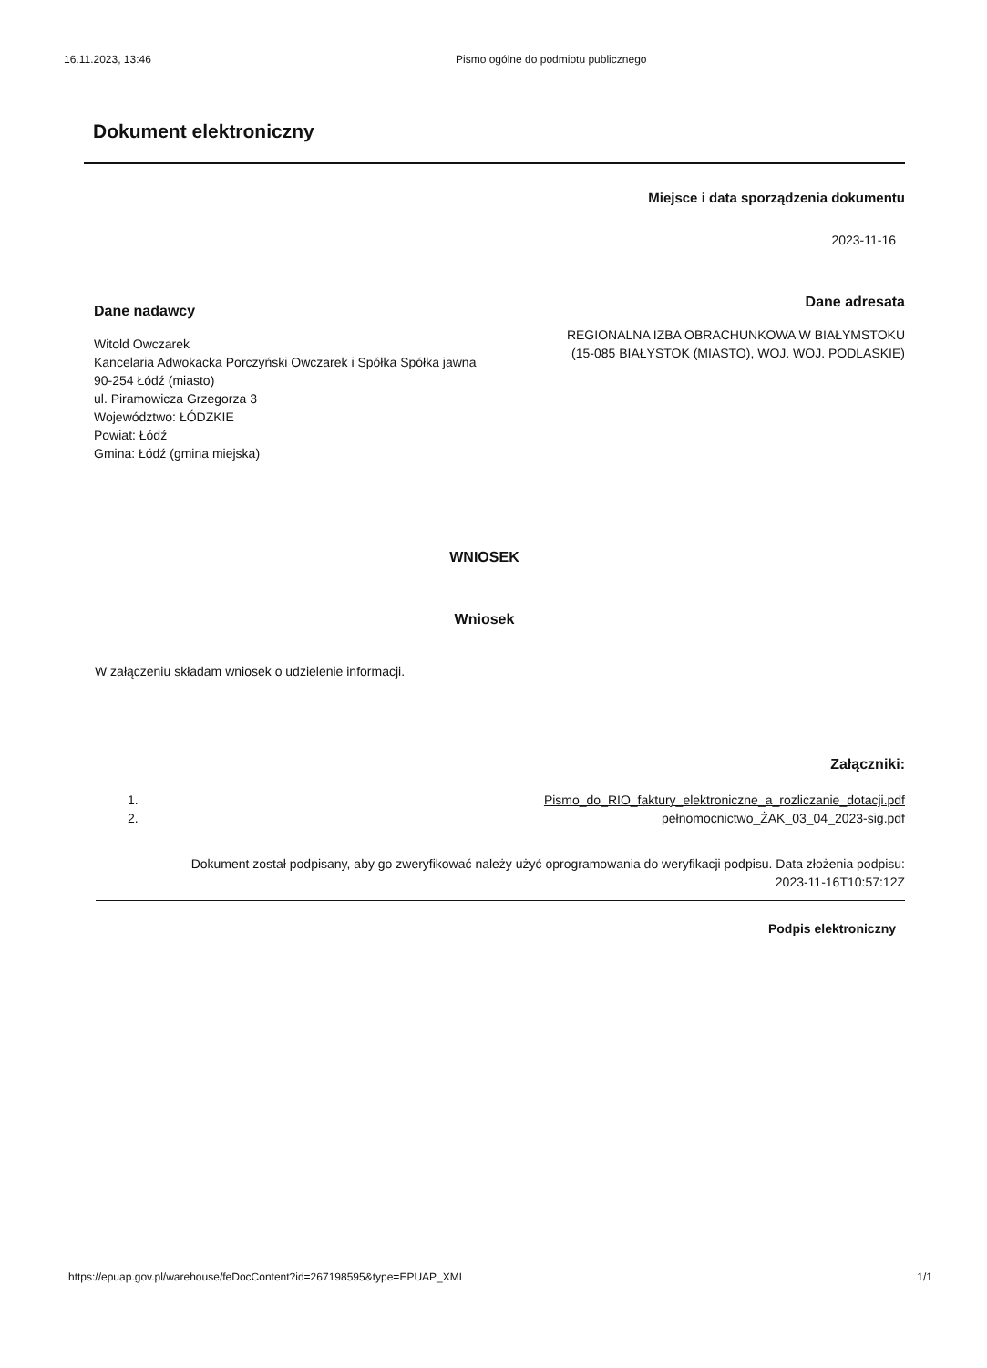16.11.2023, 13:46 Pismo ogólne do podmiotu publicznego
Dokument elektroniczny
Miejsce i data sporządzenia dokumentu
2023-11-16
Dane nadawcy
Witold Owczarek
Kancelaria Adwokacka Porczyński Owczarek i Spółka Spółka jawna
90-254 Łódź (miasto)
ul. Piramowicza Grzegorza 3
Województwo: ŁÓDZKIE
Powiat: Łódź
Gmina: Łódź (gmina miejska)
Dane adresata
REGIONALNA IZBA OBRACHUNKOWA W BIAŁYMSTOKU
(15-085 BIAŁYSTOK (MIASTO), WOJ. WOJ. PODLASKIE)
WNIOSEK
Wniosek
W załączeniu składam wniosek o udzielenie informacji.
Załączniki:
1.
2.
Pismo_do_RIO_faktury_elektroniczne_a_rozliczanie_dotacji.pdf
pełnomocnictwo_ŻAK_03_04_2023-sig.pdf
Dokument został podpisany, aby go zweryfikować należy użyć oprogramowania do weryfikacji podpisu. Data złożenia podpisu:
2023-11-16T10:57:12Z
Podpis elektroniczny
https://epuap.gov.pl/warehouse/feDocContent?id=267198595&type=EPUAP_XML 1/1